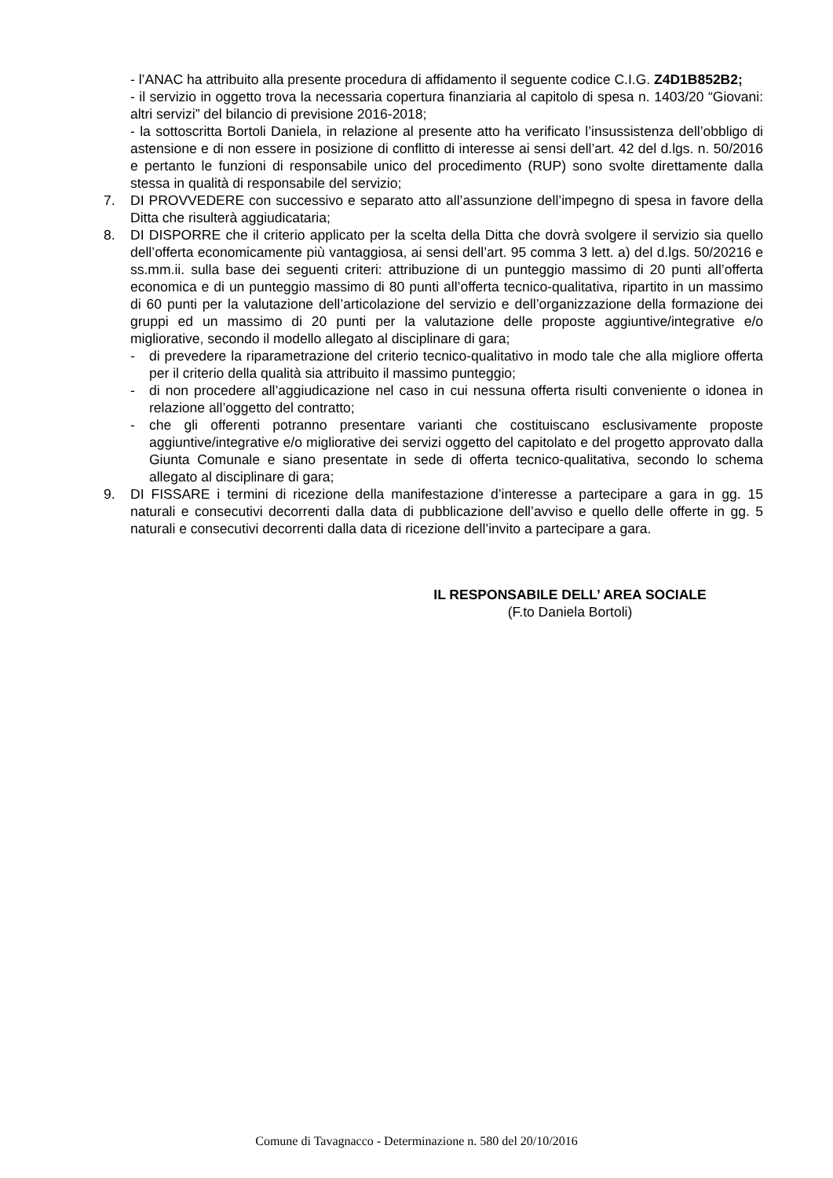- l’ANAC ha attribuito alla presente procedura di affidamento il seguente codice C.I.G. Z4D1B852B2;
- il servizio in oggetto trova la necessaria copertura finanziaria al capitolo di spesa n. 1403/20 “Giovani: altri servizi” del bilancio di previsione 2016-2018;
- la sottoscritta Bortoli Daniela, in relazione al presente atto ha verificato l’insussistenza dell’obbligo di astensione e di non essere in posizione di conflitto di interesse ai sensi dell’art. 42 del d.lgs. n. 50/2016 e pertanto le funzioni di responsabile unico del procedimento (RUP) sono svolte direttamente dalla stessa in qualità di responsabile del servizio;
7. DI PROVVEDERE con successivo e separato atto all’assunzione dell’impegno di spesa in favore della Ditta che risulterà aggiudicataria;
8. DI DISPORRE che il criterio applicato per la scelta della Ditta che dovrà svolgere il servizio sia quello dell’offerta economicamente più vantaggiosa, ai sensi dell’art. 95 comma 3 lett. a) del d.lgs. 50/20216 e ss.mm.ii. sulla base dei seguenti criteri: attribuzione di un punteggio massimo di 20 punti all’offerta economica e di un punteggio massimo di 80 punti all’offerta tecnico-qualitativa, ripartito in un massimo di 60 punti per la valutazione dell’articolazione del servizio e dell’organizzazione della formazione dei gruppi ed un massimo di 20 punti per la valutazione delle proposte aggiuntive/integrative e/o migliorative, secondo il modello allegato al disciplinare di gara;
- di prevedere la riparametrazione del criterio tecnico-qualitativo in modo tale che alla migliore offerta per il criterio della qualità sia attribuito il massimo punteggio;
- di non procedere all’aggiudicazione nel caso in cui nessuna offerta risulti conveniente o idonea in relazione all’oggetto del contratto;
- che gli offerenti potranno presentare varianti che costituiscano esclusivamente proposte aggiuntive/integrative e/o migliorative dei servizi oggetto del capitolato e del progetto approvato dalla Giunta Comunale e siano presentate in sede di offerta tecnico-qualitativa, secondo lo schema allegato al disciplinare di gara;
9. DI FISSARE i termini di ricezione della manifestazione d’interesse a partecipare a gara in gg. 15 naturali e consecutivi decorrenti dalla data di pubblicazione dell’avviso e quello delle offerte in gg. 5 naturali e consecutivi decorrenti dalla data di ricezione dell’invito a partecipare a gara.
IL RESPONSABILE DELL’ AREA SOCIALE
(F.to Daniela Bortoli)
Comune di Tavagnacco - Determinazione n. 580 del 20/10/2016